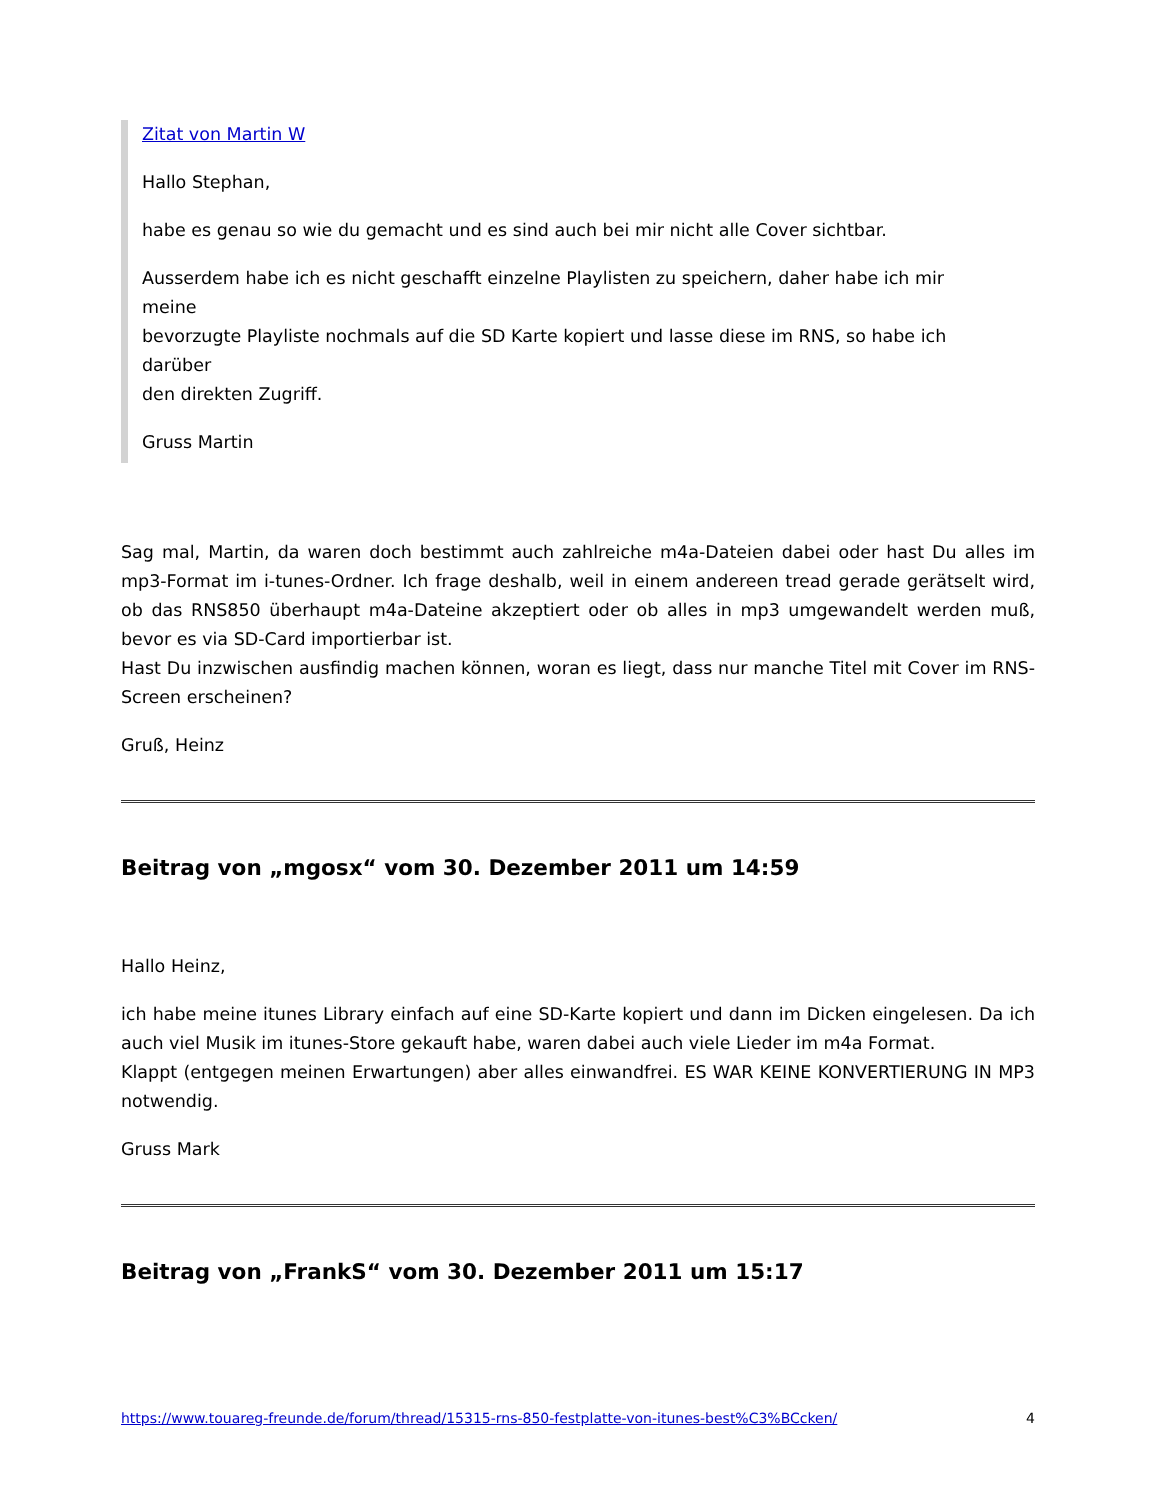Zitat von Martin W
Hallo Stephan,
habe es genau so wie du gemacht und es sind auch bei mir nicht alle Cover sichtbar.
Ausserdem habe ich es nicht geschafft einzelne Playlisten zu speichern, daher habe ich mir meine
bevorzugte Playliste nochmals auf die SD Karte kopiert und lasse diese im RNS, so habe ich darüber
den direkten Zugriff.
Gruss Martin
Sag mal, Martin, da waren doch bestimmt auch zahlreiche m4a-Dateien dabei oder hast Du alles im mp3-Format im i-tunes-Ordner. Ich frage deshalb, weil in einem andereen tread gerade gerätselt wird, ob das RNS850 überhaupt m4a-Dateine akzeptiert oder ob alles in mp3 umgewandelt werden muß, bevor es via SD-Card importierbar ist.
Hast Du inzwischen ausfindig machen können, woran es liegt, dass nur manche Titel mit Cover im RNS-Screen erscheinen?
Gruß, Heinz
Beitrag von „mgosx“ vom 30. Dezember 2011 um 14:59
Hallo Heinz,
ich habe meine itunes Library einfach auf eine SD-Karte kopiert und dann im Dicken eingelesen. Da ich auch viel Musik im itunes-Store gekauft habe, waren dabei auch viele Lieder im m4a Format.
Klappt (entgegen meinen Erwartungen) aber alles einwandfrei. ES WAR KEINE KONVERTIERUNG IN MP3 notwendig.
Gruss Mark
Beitrag von „FrankS“ vom 30. Dezember 2011 um 15:17
https://www.touareg-freunde.de/forum/thread/15315-rns-850-festplatte-von-itunes-best%C3%BCcken/ 4